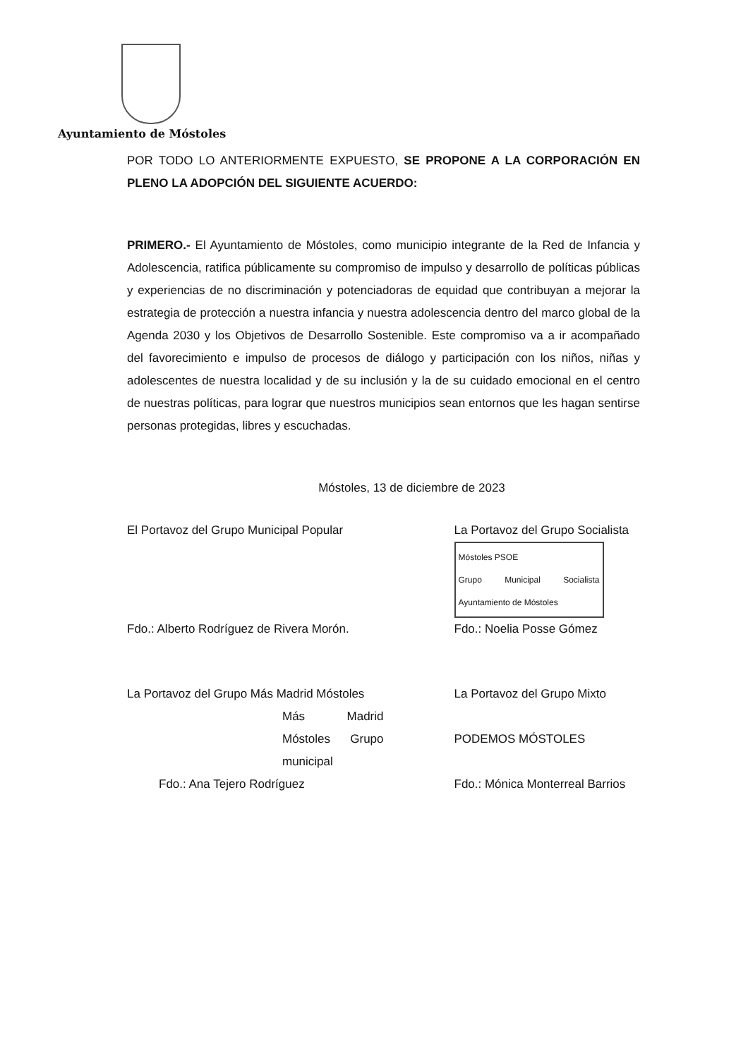Ayuntamiento de Móstoles
POR TODO LO ANTERIORMENTE EXPUESTO, SE PROPONE A LA CORPORACIÓN EN PLENO LA ADOPCIÓN DEL SIGUIENTE ACUERDO:
PRIMERO.- El Ayuntamiento de Móstoles, como municipio integrante de la Red de Infancia y Adolescencia, ratifica públicamente su compromiso de impulso y desarrollo de políticas públicas y experiencias de no discriminación y potenciadoras de equidad que contribuyan a mejorar la estrategia de protección a nuestra infancia y nuestra adolescencia dentro del marco global de la Agenda 2030 y los Objetivos de Desarrollo Sostenible. Este compromiso va a ir acompañado del favorecimiento e impulso de procesos de diálogo y participación con los niños, niñas y adolescentes de nuestra localidad y de su inclusión y la de su cuidado emocional en el centro de nuestras políticas, para lograr que nuestros municipios sean entornos que les hagan sentirse personas protegidas, libres y escuchadas.
Móstoles, 13 de diciembre de 2023
El Portavoz del Grupo Municipal Popular
Fdo.: Alberto Rodríguez de Rivera Morón.
La Portavoz del Grupo Socialista
Móstoles PSOE
Grupo Municipal Socialista Ayuntamiento de Móstoles
Fdo.: Noelia Posse Gómez
La Portavoz del Grupo Más Madrid Móstoles
Más Madrid Móstoles Grupo municipal
Fdo.: Ana Tejero Rodríguez
La Portavoz del Grupo Mixto
PODEMOS MÓSTOLES
Fdo.: Mónica Monterreal Barrios